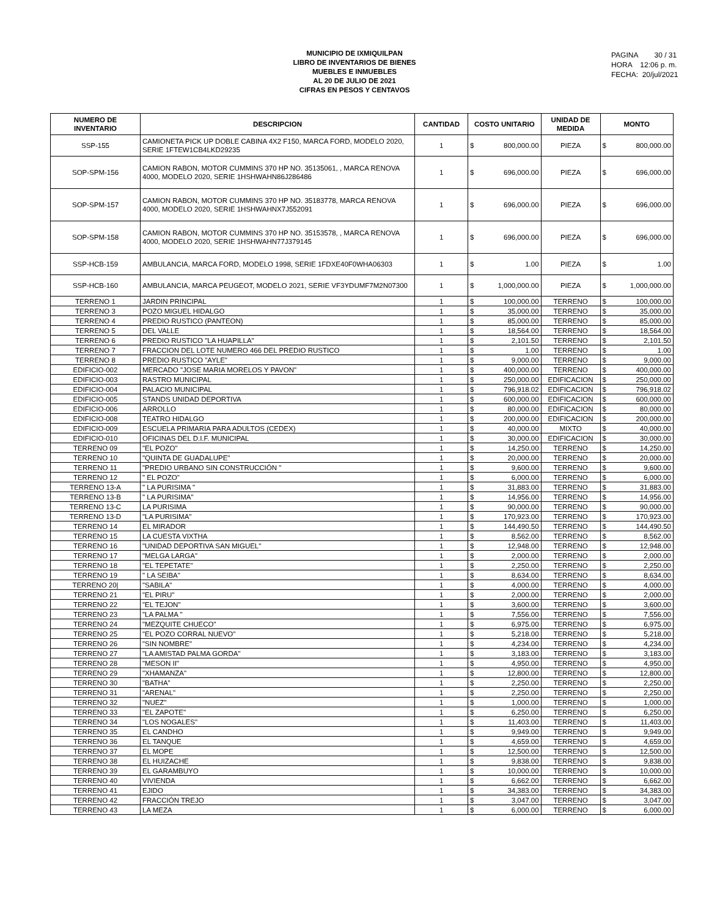MUNICIPIO DE IXMIQUILPAN
LIBRO DE INVENTARIOS DE BIENES
MUEBLES E INMUEBLES
AL 20 DE JULIO DE 2021
CIFRAS EN PESOS Y CENTAVOS
PAGINA 30 / 31
HORA 12:06 p. m.
FECHA: 20/jul/2021
| NUMERO DE INVENTARIO | DESCRIPCION | CANTIDAD | COSTO UNITARIO | | UNIDAD DE MEDIDA | MONTO | |
| --- | --- | --- | --- | --- | --- | --- | --- |
| SSP-155 | CAMIONETA PICK UP DOBLE CABINA 4X2 F150, MARCA FORD, MODELO 2020, SERIE 1FTEW1CB4LKD29235 | 1 | $ | 800,000.00 | PIEZA | $ | 800,000.00 |
| SOP-SPM-156 | CAMION RABON, MOTOR CUMMINS 370 HP NO. 35135061, , MARCA RENOVA 4000, MODELO 2020, SERIE 1HSHWAHN86J286486 | 1 | $ | 696,000.00 | PIEZA | $ | 696,000.00 |
| SOP-SPM-157 | CAMION RABON, MOTOR CUMMINS 370 HP NO. 35183778, MARCA RENOVA 4000, MODELO 2020, SERIE 1HSHWAHNX7J552091 | 1 | $ | 696,000.00 | PIEZA | $ | 696,000.00 |
| SOP-SPM-158 | CAMION RABON, MOTOR CUMMINS 370 HP NO. 35153578, , MARCA RENOVA 4000, MODELO 2020, SERIE 1HSHWAHN77J379145 | 1 | $ | 696,000.00 | PIEZA | $ | 696,000.00 |
| SSP-HCB-159 | AMBULANCIA, MARCA FORD, MODELO 1998, SERIE 1FDXE40F0WHA06303 | 1 | $ | 1.00 | PIEZA | $ | 1.00 |
| SSP-HCB-160 | AMBULANCIA, MARCA PEUGEOT, MODELO 2021, SERIE VF3YDUMF7M2N07300 | 1 | $ | 1,000,000.00 | PIEZA | $ | 1,000,000.00 |
| TERRENO 1 | JARDIN PRINCIPAL | 1 | $ | 100,000.00 | TERRENO | $ | 100,000.00 |
| TERRENO 3 | POZO MIGUEL HIDALGO | 1 | $ | 35,000.00 | TERRENO | $ | 35,000.00 |
| TERRENO 4 | PREDIO RUSTICO (PANTEON) | 1 | $ | 85,000.00 | TERRENO | $ | 85,000.00 |
| TERRENO 5 | DEL VALLE | 1 | $ | 18,564.00 | TERRENO | $ | 18,564.00 |
| TERRENO 6 | PREDIO RUSTICO "LA HUAPILLA" | 1 | $ | 2,101.50 | TERRENO | $ | 2,101.50 |
| TERRENO 7 | FRACCION DEL LOTE NUMERO 466 DEL PREDIO RUSTICO | 1 | $ | 1.00 | TERRENO | $ | 1.00 |
| TERRENO 8 | PREDIO RUSTICO "AYLE" | 1 | $ | 9,000.00 | TERRENO | $ | 9,000.00 |
| EDIFICIO-002 | MERCADO "JOSE MARIA MORELOS Y PAVON" | 1 | $ | 400,000.00 | TERRENO | $ | 400,000.00 |
| EDIFICIO-003 | RASTRO MUNICIPAL | 1 | $ | 250,000.00 | EDIFICACION | $ | 250,000.00 |
| EDIFICIO-004 | PALACIO MUNICIPAL | 1 | $ | 796,918.02 | EDIFICACION | $ | 796,918.02 |
| EDIFICIO-005 | STANDS UNIDAD DEPORTIVA | 1 | $ | 600,000.00 | EDIFICACION | $ | 600,000.00 |
| EDIFICIO-006 | ARROLLO | 1 | $ | 80,000.00 | EDIFICACION | $ | 80,000.00 |
| EDIFICIO-008 | TEATRO HIDALGO | 1 | $ | 200,000.00 | EDIFICACION | $ | 200,000.00 |
| EDIFICIO-009 | ESCUELA PRIMARIA PARA ADULTOS (CEDEX) | 1 | $ | 40,000.00 | MIXTO | $ | 40,000.00 |
| EDIFICIO-010 | OFICINAS DEL D.I.F. MUNICIPAL | 1 | $ | 30,000.00 | EDIFICACION | $ | 30,000.00 |
| TERRENO 09 | "EL POZO" | 1 | $ | 14,250.00 | TERRENO | $ | 14,250.00 |
| TERRENO 10 | "QUINTA DE GUADALUPE" | 1 | $ | 20,000.00 | TERRENO | $ | 20,000.00 |
| TERRENO 11 | "PREDIO URBANO SIN CONSTRUCCIÓN " | 1 | $ | 9,600.00 | TERRENO | $ | 9,600.00 |
| TERRENO 12 | " EL POZO" | 1 | $ | 6,000.00 | TERRENO | $ | 6,000.00 |
| TERRENO 13-A | " LA PURISIMA " | 1 | $ | 31,883.00 | TERRENO | $ | 31,883.00 |
| TERRENO 13-B | " LA PURISIMA" | 1 | $ | 14,956.00 | TERRENO | $ | 14,956.00 |
| TERRENO 13-C | LA PURISIMA | 1 | $ | 90,000.00 | TERRENO | $ | 90,000.00 |
| TERRENO 13-D | "LA PURISIMA" | 1 | $ | 170,923.00 | TERRENO | $ | 170,923.00 |
| TERRENO 14 | EL MIRADOR | 1 | $ | 144,490.50 | TERRENO | $ | 144,490.50 |
| TERRENO 15 | LA CUESTA VIXTHA | 1 | $ | 8,562.00 | TERRENO | $ | 8,562.00 |
| TERRENO 16 | "UNIDAD DEPORTIVA SAN MIGUEL" | 1 | $ | 12,948.00 | TERRENO | $ | 12,948.00 |
| TERRENO 17 | "MELGA LARGA" | 1 | $ | 2,000.00 | TERRENO | $ | 2,000.00 |
| TERRENO 18 | "EL TEPETATE" | 1 | $ | 2,250.00 | TERRENO | $ | 2,250.00 |
| TERRENO 19 | " LA SEIBA" | 1 | $ | 8,634.00 | TERRENO | $ | 8,634.00 |
| TERRENO 20/ | "SABILA" | 1 | $ | 4,000.00 | TERRENO | $ | 4,000.00 |
| TERRENO 21 | "EL PIRU" | 1 | $ | 2,000.00 | TERRENO | $ | 2,000.00 |
| TERRENO 22 | "EL TEJON" | 1 | $ | 3,600.00 | TERRENO | $ | 3,600.00 |
| TERRENO 23 | "LA PALMA " | 1 | $ | 7,556.00 | TERRENO | $ | 7,556.00 |
| TERRENO 24 | "MEZQUITE CHUECO" | 1 | $ | 6,975.00 | TERRENO | $ | 6,975.00 |
| TERRENO 25 | "EL POZO CORRAL NUEVO" | 1 | $ | 5,218.00 | TERRENO | $ | 5,218.00 |
| TERRENO 26 | "SIN NOMBRE" | 1 | $ | 4,234.00 | TERRENO | $ | 4,234.00 |
| TERRENO 27 | "LA AMISTAD PALMA GORDA" | 1 | $ | 3,183.00 | TERRENO | $ | 3,183.00 |
| TERRENO 28 | "MESON II" | 1 | $ | 4,950.00 | TERRENO | $ | 4,950.00 |
| TERRENO 29 | "XHAMANZA" | 1 | $ | 12,800.00 | TERRENO | $ | 12,800.00 |
| TERRENO 30 | "BATHA" | 1 | $ | 2,250.00 | TERRENO | $ | 2,250.00 |
| TERRENO 31 | "ARENAL" | 1 | $ | 2,250.00 | TERRENO | $ | 2,250.00 |
| TERRENO 32 | "NUEZ" | 1 | $ | 1,000.00 | TERRENO | $ | 1,000.00 |
| TERRENO 33 | "EL ZAPOTE" | 1 | $ | 6,250.00 | TERRENO | $ | 6,250.00 |
| TERRENO 34 | "LOS NOGALES" | 1 | $ | 11,403.00 | TERRENO | $ | 11,403.00 |
| TERRENO 35 | EL CANDHO | 1 | $ | 9,949.00 | TERRENO | $ | 9,949.00 |
| TERRENO 36 | EL TANQUE | 1 | $ | 4,659.00 | TERRENO | $ | 4,659.00 |
| TERRENO 37 | EL MOPE | 1 | $ | 12,500.00 | TERRENO | $ | 12,500.00 |
| TERRENO 38 | EL HUIZACHE | 1 | $ | 9,838.00 | TERRENO | $ | 9,838.00 |
| TERRENO 39 | EL GARAMBUYO | 1 | $ | 10,000.00 | TERRENO | $ | 10,000.00 |
| TERRENO 40 | VIVIENDA | 1 | $ | 6,662.00 | TERRENO | $ | 6,662.00 |
| TERRENO 41 | EJIDO | 1 | $ | 34,383.00 | TERRENO | $ | 34,383.00 |
| TERRENO 42 | FRACCIÓN TREJO | 1 | $ | 3,047.00 | TERRENO | $ | 3,047.00 |
| TERRENO 43 | LA MEZA | 1 | $ | 6,000.00 | TERRENO | $ | 6,000.00 |